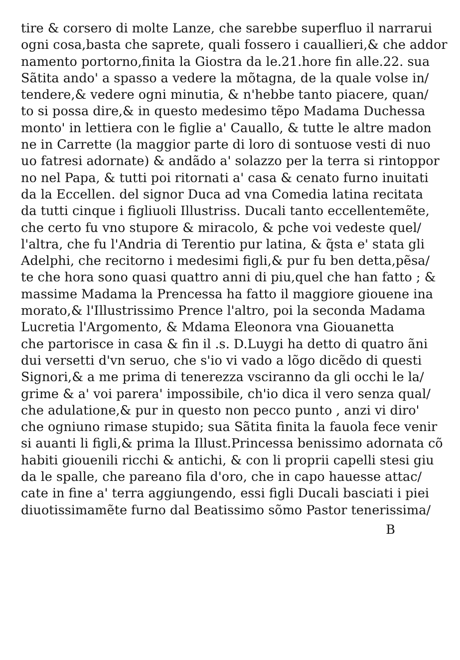tire & corsero di molte Lanze, che sarebbe superfluo il narrarui
ogni cosa,basta che saprete, quali fossero i cauallieri,& che addor
namento portorno,finita la Giostra da le.21.hore fin alle.22. sua
Sãtita ando' a spasso a vedere la mõtagna, de la quale volse in/
tendere,& vedere ogni minutia, & n'hebbe tanto piacere, quan/
to si possa dire,& in questo medesimo tẽpo Madama Duchessa
monto' in lettiera con le figlie a' Cauallo, & tutte le altre madon
ne in Carrette (la maggior parte di loro di sontuose vesti di nuo
uo fatresi adornate) & andãdo a' solazzo per la terra si rintoppor
no nel Papa, & tutti poi ritornati a' casa & cenato furno inuitati
da la Eccellen. del signor Duca ad vna Comedia latina recitata
da tutti cinque i figliuoli Illustriss. Ducali tanto eccellentemẽte,
che certo fu vno stupore & miracolo, & pche voi vedeste quel/
l'altra, che fu l'Andria di Terentio pur latina, & q̃sta e' stata gli
Adelphi, che recitorno i medesimi figli,& pur fu ben detta,pẽsa/
te che hora sono quasi quattro anni di piu,quel che han fatto ; &
massime Madama la Prencessa ha fatto il maggiore giouene ina
morato,& l'Illustrissimo Prence l'altro, poi la seconda Madama
Lucretia l'Argomento, & Mdama Eleonora vna Giouanetta
che partorisce in casa & fin il .s. D.Luygi ha detto di quatro ãni
dui versetti d'vn seruo, che s'io vi vado a lõgo dicẽdo di questi
Signori,& a me prima di tenerezza vsciranno da gli occhi le la/
grime & a' voi parera' impossibile, ch'io dica il vero senza qual/
che adulatione,& pur in questo non pecco punto , anzi vi diro'
che ogniuno rimase stupido; sua Sãtita finita la fauola fece venir
si auanti li figli,& prima la Illust.Princessa benissimo adornata cõ
habiti giouenili ricchi & antichi, & con li proprii capelli stesi giu
da le spalle, che pareano fila d'oro, che in capo hauesse attac/
cate in fine a' terra aggiungendo, essi figli Ducali basciati i piei
diuotissimamẽte furno dal Beatissimo sõmo Pastor tenerissima/
B